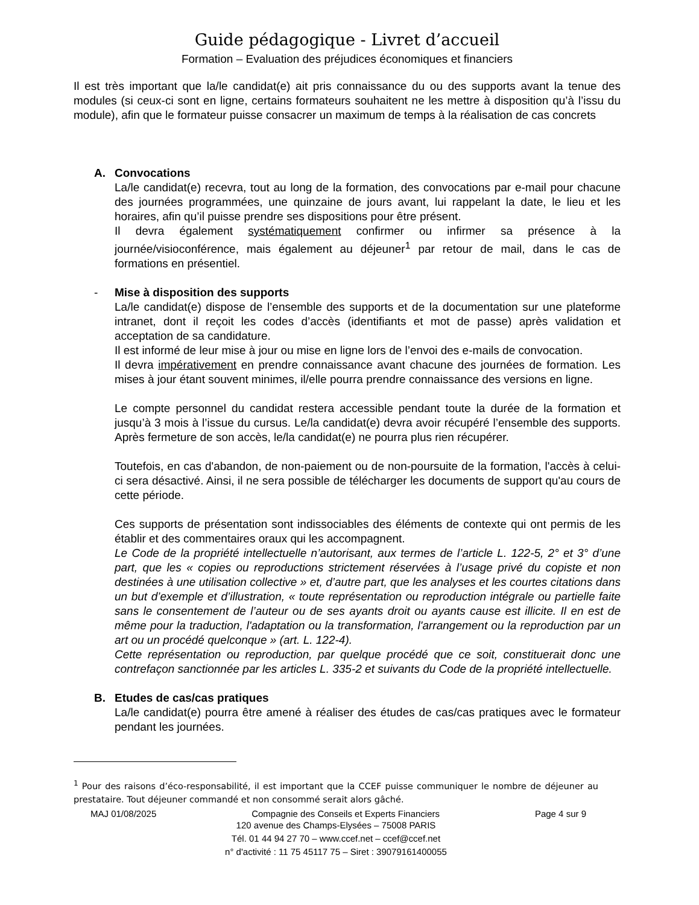Guide pédagogique - Livret d’accueil
Formation – Evaluation des préjudices économiques et financiers
Il est très important que la/le candidat(e) ait pris connaissance du ou des supports avant la tenue des modules (si ceux-ci sont en ligne, certains formateurs souhaitent ne les mettre à disposition qu’à l’issu du module), afin que le formateur puisse consacrer un maximum de temps à la réalisation de cas concrets
A. Convocations
La/le candidat(e) recevra, tout au long de la formation, des convocations par e-mail pour chacune des journées programmées, une quinzaine de jours avant, lui rappelant la date, le lieu et les horaires, afin qu’il puisse prendre ses dispositions pour être présent.
Il devra également systématiquement confirmer ou infirmer sa présence à la journée/visioconférence, mais également au déjeuner<sup>1</sup> par retour de mail, dans le cas de formations en présentiel.
- Mise à disposition des supports
La/le candidat(e) dispose de l’ensemble des supports et de la documentation sur une plateforme intranet, dont il reçoit les codes d’accès (identifiants et mot de passe) après validation et acceptation de sa candidature.
Il est informé de leur mise à jour ou mise en ligne lors de l’envoi des e-mails de convocation.
Il devra impérativement en prendre connaissance avant chacune des journées de formation. Les mises à jour étant souvent minimes, il/elle pourra prendre connaissance des versions en ligne.
Le compte personnel du candidat restera accessible pendant toute la durée de la formation et jusqu’à 3 mois à l’issue du cursus. Le/la candidat(e) devra avoir récupéré l’ensemble des supports. Après fermeture de son accès, le/la candidat(e) ne pourra plus rien récupérer.
Toutefois, en cas d'abandon, de non-paiement ou de non-poursuite de la formation, l'accès à celui-ci sera désactivé. Ainsi, il ne sera possible de télécharger les documents de support qu'au cours de cette période.
Ces supports de présentation sont indissociables des éléments de contexte qui ont permis de les établir et des commentaires oraux qui les accompagnent.
Le Code de la propriété intellectuelle n’autorisant, aux termes de l’article L. 122-5, 2° et 3° d’une part, que les « copies ou reproductions strictement réservées à l’usage privé du copiste et non destinées à une utilisation collective » et, d’autre part, que les analyses et les courtes citations dans un but d’exemple et d’illustration, « toute représentation ou reproduction intégrale ou partielle faite sans le consentement de l’auteur ou de ses ayants droit ou ayants cause est illicite. Il en est de même pour la traduction, l'adaptation ou la transformation, l'arrangement ou la reproduction par un art ou un procédé quelconque » (art. L. 122-4).
Cette représentation ou reproduction, par quelque procédé que ce soit, constituerait donc une contrefaçon sanctionnée par les articles L. 335-2 et suivants du Code de la propriété intellectuelle.
B. Etudes de cas/cas pratiques
La/le candidat(e) pourra être amené à réaliser des études de cas/cas pratiques avec le formateur pendant les journées.
<sup>1</sup> Pour des raisons d’éco-responsabilité, il est important que la CCEF puisse communiquer le nombre de déjeuner au prestataire. Tout déjeuner commandé et non consommé serait alors gâché.
MAJ 01/08/2025 Compagnie des Conseils et Experts Financiers Page 4 sur 9
120 avenue des Champs-Elysées – 75008 PARIS
Tél. 01 44 94 27 70 – www.ccef.net – ccef@ccef.net
n° d'activité : 11 75 45117 75 – Siret : 39079161400055